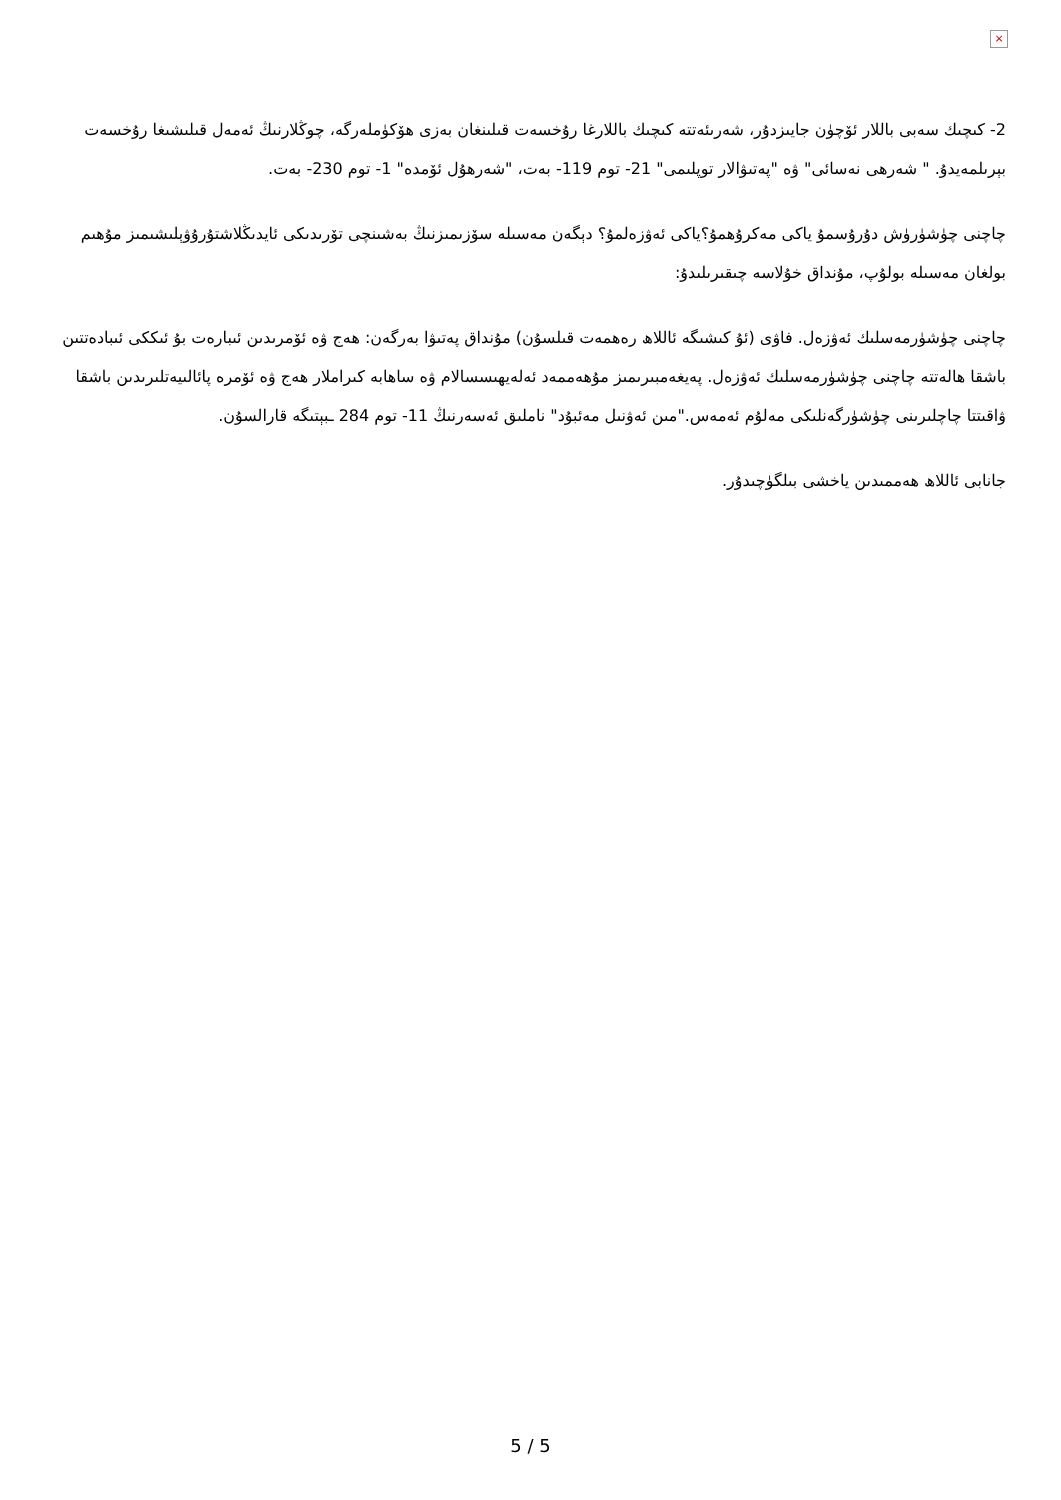×
2- كىچىك سەبى باللار ئۆچۈن جايىزدۇر، شەرىئەتتە كىچىك باللارغا رۇخسەت قىلىنغان بەزى ھۆكۈملەرگە، چوڭلارنىڭ ئەمەل قىلىشىغا رۇخسەت بېرىلمەيدۇ. " شەرھى نەسائى" ۋە "پەتىۋالار توپلىمى" 21- توم 119- بەت، "شەرھۇل ئۆمدە" 1- توم 230- بەت.
چاچنى چۈشۈرۈش دۇرۇسمۇ ياكى مەكرۇھمۇ؟ياكى ئەۋزەلمۇ؟ دېگەن مەسىلە سۆزىمىزنىڭ بەشىنچى تۆرىدىكى ئايدىڭلاشتۇرۇۋېلىشىمىز مۇھىم بولغان مەسىلە بولۇپ، مۇنداق خۇلاسە چىقىرىلىدۇ:
چاچنى چۈشۈرمەسلىك ئەۋزەل. فاۋى (ئۇ كىشىگە ئاللاھ رەھمەت قىلسۇن) مۇنداق پەتىۋا بەرگەن: ھەج ۋە ئۆمرىدىن ئىبارەت بۇ ئىككى ئىبادەتتىن باشقا ھالەتتە چاچنى چۈشۈرمەسلىك ئەۋزەل. پەيغەمبىرىمىز مۇھەممەد ئەلەيھىسسالام ۋە ساھابە كىراملار ھەج ۋە ئۆمرە پائالىيەتلىرىدىن باشقا ۋاقىتتا چاچلىرىنى چۈشۈرگەنلىكى مەلۇم ئەمەس."مىن ئەۋنىل مەئبۇد" ناملىق ئەسەرنىڭ 11- توم 284 ـبېتىگە قارالسۇن.
جانابى ئاللاھ ھەممىدىن ياخشى بىلگۈچىدۇر.
5 / 5